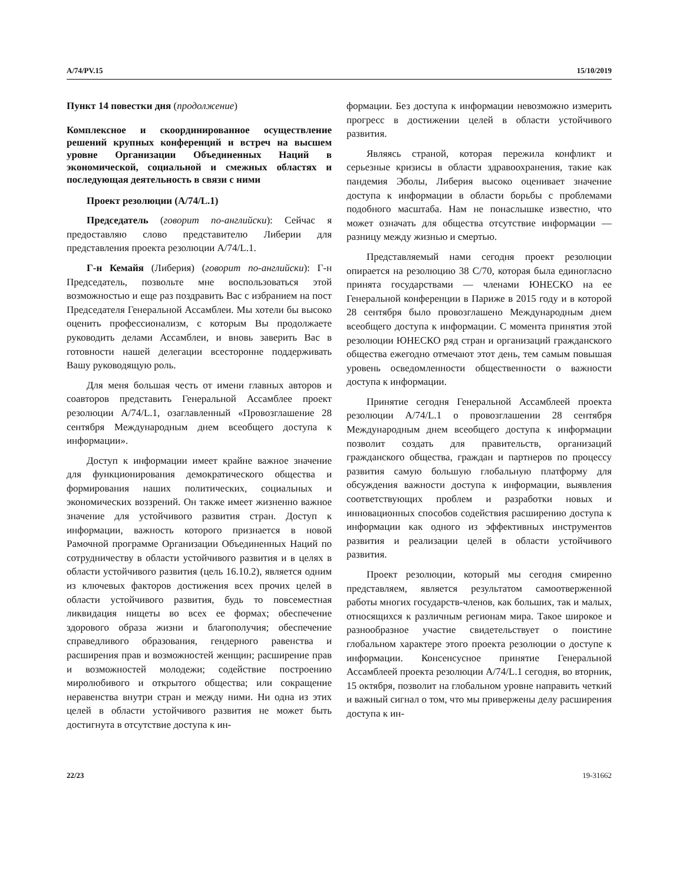A/74/PV.15 15/10/2019
Пункт 14 повестки дня (продолжение)
Комплексное и скоординированное осуществление решений крупных конференций и встреч на высшем уровне Организации Объединенных Наций в экономической, социальной и смежных областях и последующая деятельность в связи с ними
Проект резолюции (A/74/L.1)
Председатель (говорит по-английски): Сейчас я предоставляю слово представителю Либерии для представления проекта резолюции A/74/L.1.
Г-н Кемайя (Либерия) (говорит по-английски): Г-н Председатель, позвольте мне воспользоваться этой возможностью и еще раз поздравить Вас с избранием на пост Председателя Генеральной Ассамблеи. Мы хотели бы высоко оценить профессионализм, с которым Вы продолжаете руководить делами Ассамблеи, и вновь заверить Вас в готовности нашей делегации всесторонне поддерживать Вашу руководящую роль.
Для меня большая честь от имени главных авторов и соавторов представить Генеральной Ассамблее проект резолюции A/74/L.1, озаглавленный «Провозглашение 28 сентября Международным днем всеобщего доступа к информации».
Доступ к информации имеет крайне важное значение для функционирования демократического общества и формирования наших политических, социальных и экономических воззрений. Он также имеет жизненно важное значение для устойчивого развития стран. Доступ к информации, важность которого признается в новой Рамочной программе Организации Объединенных Наций по сотрудничеству в области устойчивого развития и в целях в области устойчивого развития (цель 16.10.2), является одним из ключевых факторов достижения всех прочих целей в области устойчивого развития, будь то повсеместная ликвидация нищеты во всех ее формах; обеспечение здорового образа жизни и благополучия; обеспечение справедливого образования, гендерного равенства и расширения прав и возможностей женщин; расширение прав и возможностей молодежи; содействие построению миролюбивого и открытого общества; или сокращение неравенства внутри стран и между ними. Ни одна из этих целей в области устойчивого развития не может быть достигнута в отсутствие доступа к ин-
формации. Без доступа к информации невозможно измерить прогресс в достижении целей в области устойчивого развития.
Являясь страной, которая пережила конфликт и серьезные кризисы в области здравоохранения, такие как пандемия Эболы, Либерия высоко оценивает значение доступа к информации в области борьбы с проблемами подобного масштаба. Нам не понаслышке известно, что может означать для общества отсутствие информации — разницу между жизнью и смертью.
Представляемый нами сегодня проект резолюции опирается на резолюцию 38 C/70, которая была единогласно принята государствами — членами ЮНЕСКО на ее Генеральной конференции в Париже в 2015 году и в которой 28 сентября было провозглашено Международным днем всеобщего доступа к информации. С момента принятия этой резолюции ЮНЕСКО ряд стран и организаций гражданского общества ежегодно отмечают этот день, тем самым повышая уровень осведомленности общественности о важности доступа к информации.
Принятие сегодня Генеральной Ассамблеей проекта резолюции A/74/L.1 о провозглашении 28 сентября Международным днем всеобщего доступа к информации позволит создать для правительств, организаций гражданского общества, граждан и партнеров по процессу развития самую большую глобальную платформу для обсуждения важности доступа к информации, выявления соответствующих проблем и разработки новых и инновационных способов содействия расширению доступа к информации как одного из эффективных инструментов развития и реализации целей в области устойчивого развития.
Проект резолюции, который мы сегодня смиренно представляем, является результатом самоотверженной работы многих государств-членов, как больших, так и малых, относящихся к различным регионам мира. Такое широкое и разнообразное участие свидетельствует о поистине глобальном характере этого проекта резолюции о доступе к информации. Консенсусное принятие Генеральной Ассамблеей проекта резолюции A/74/L.1 сегодня, во вторник, 15 октября, позволит на глобальном уровне направить четкий и важный сигнал о том, что мы привержены делу расширения доступа к ин-
22/23 19-31662